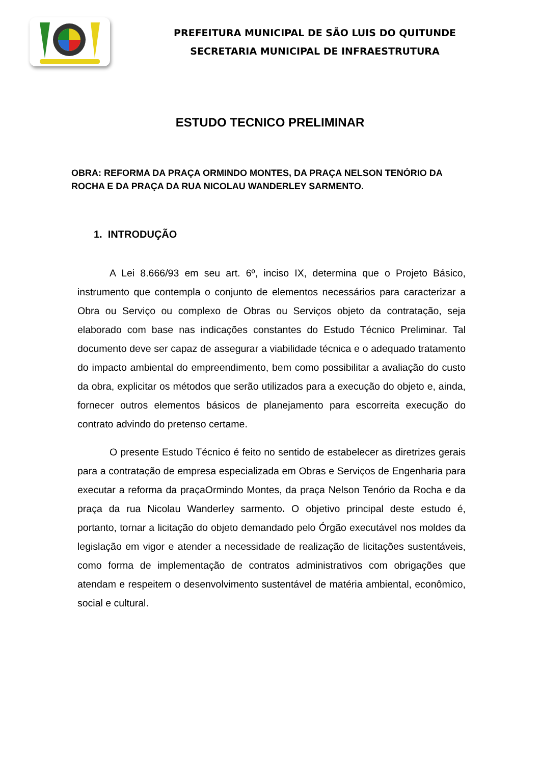PREFEITURA MUNICIPAL DE SÃO LUIS DO QUITUNDE
SECRETARIA MUNICIPAL DE INFRAESTRUTURA
ESTUDO TECNICO PRELIMINAR
OBRA: REFORMA DA PRAÇA ORMINDO MONTES, DA PRAÇA NELSON TENÓRIO DA ROCHA E DA PRAÇA DA RUA NICOLAU WANDERLEY SARMENTO.
1. INTRODUÇÃO
A Lei 8.666/93 em seu art. 6º, inciso IX, determina que o Projeto Básico, instrumento que contempla o conjunto de elementos necessários para caracterizar a Obra ou Serviço ou complexo de Obras ou Serviços objeto da contratação, seja elaborado com base nas indicações constantes do Estudo Técnico Preliminar. Tal documento deve ser capaz de assegurar a viabilidade técnica e o adequado tratamento do impacto ambiental do empreendimento, bem como possibilitar a avaliação do custo da obra, explicitar os métodos que serão utilizados para a execução do objeto e, ainda, fornecer outros elementos básicos de planejamento para escorreita execução do contrato advindo do pretenso certame.
O presente Estudo Técnico é feito no sentido de estabelecer as diretrizes gerais para a contratação de empresa especializada em Obras e Serviços de Engenharia para executar a reforma da praçaOrmindo Montes, da praça Nelson Tenório da Rocha e da praça da rua Nicolau Wanderley sarmento. O objetivo principal deste estudo é, portanto, tornar a licitação do objeto demandado pelo Órgão executável nos moldes da legislação em vigor e atender a necessidade de realização de licitações sustentáveis, como forma de implementação de contratos administrativos com obrigações que atendam e respeitem o desenvolvimento sustentável de matéria ambiental, econômico, social e cultural.